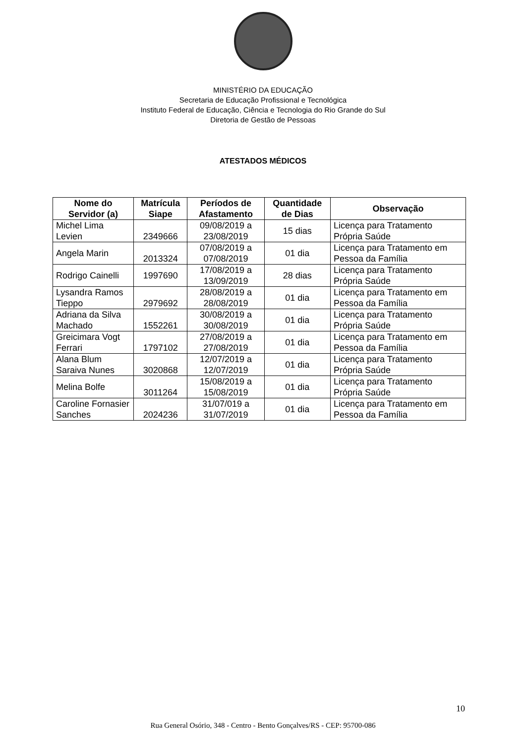MINISTÉRIO DA EDUCAÇÃO
Secretaria de Educação Profissional e Tecnológica
Instituto Federal de Educação, Ciência e Tecnologia do Rio Grande do Sul
Diretoria de Gestão de Pessoas
ATESTADOS MÉDICOS
| Nome do Servidor (a) | Matrícula Siape | Períodos de Afastamento | Quantidade de Dias | Observação |
| --- | --- | --- | --- | --- |
| Michel Lima Levien | 2349666 | 09/08/2019 a 23/08/2019 | 15 dias | Licença para Tratamento Própria Saúde |
| Angela Marin | 2013324 | 07/08/2019 a 07/08/2019 | 01 dia | Licença para Tratamento em Pessoa da Família |
| Rodrigo Cainelli | 1997690 | 17/08/2019 a 13/09/2019 | 28 dias | Licença para Tratamento Própria Saúde |
| Lysandra Ramos Tieppo | 2979692 | 28/08/2019 a 28/08/2019 | 01 dia | Licença para Tratamento em Pessoa da Família |
| Adriana da Silva Machado | 1552261 | 30/08/2019 a 30/08/2019 | 01 dia | Licença para Tratamento Própria Saúde |
| Greicimara Vogt Ferrari | 1797102 | 27/08/2019 a 27/08/2019 | 01 dia | Licença para Tratamento em Pessoa da Família |
| Alana Blum Saraiva Nunes | 3020868 | 12/07/2019 a 12/07/2019 | 01 dia | Licença para Tratamento Própria Saúde |
| Melina Bolfe | 3011264 | 15/08/2019 a 15/08/2019 | 01 dia | Licença para Tratamento Própria Saúde |
| Caroline Fornasier Sanches | 2024236 | 31/07/019 a 31/07/2019 | 01 dia | Licença para Tratamento em Pessoa da Família |
10
Rua General Osório, 348 - Centro - Bento Gonçalves/RS - CEP: 95700-086